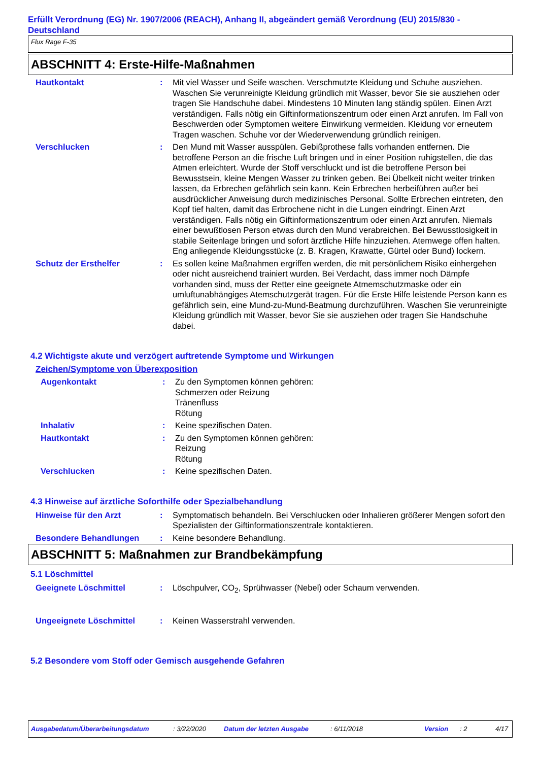Erfüllt Verordnung (EG) Nr. 1907/2006 (REACH), Anhang II, abgeändert gemäß Verordnung (EU) 2015/830 - Deutschland
Flux Rage F-35
ABSCHNITT 4: Erste-Hilfe-Maßnahmen
Hautkontakt : Mit viel Wasser und Seife waschen. Verschmutzte Kleidung und Schuhe ausziehen. Waschen Sie verunreinigte Kleidung gründlich mit Wasser, bevor Sie sie ausziehen oder tragen Sie Handschuhe dabei. Mindestens 10 Minuten lang ständig spülen. Einen Arzt verständigen. Falls nötig ein Giftinformationszentrum oder einen Arzt anrufen. Im Fall von Beschwerden oder Symptomen weitere Einwirkung vermeiden. Kleidung vor erneutem Tragen waschen. Schuhe vor der Wiederverwendung gründlich reinigen.
Verschlucken : Den Mund mit Wasser ausspülen. Gebißprothese falls vorhanden entfernen. Die betroffene Person an die frische Luft bringen und in einer Position ruhigstellen, die das Atmen erleichtert. Wurde der Stoff verschluckt und ist die betroffene Person bei Bewusstsein, kleine Mengen Wasser zu trinken geben. Bei Übelkeit nicht weiter trinken lassen, da Erbrechen gefährlich sein kann. Kein Erbrechen herbeiführen außer bei ausdrücklicher Anweisung durch medizinisches Personal. Sollte Erbrechen eintreten, den Kopf tief halten, damit das Erbrochene nicht in die Lungen eindringt. Einen Arzt verständigen. Falls nötig ein Giftinformationszentrum oder einen Arzt anrufen. Niemals einer bewußtlosen Person etwas durch den Mund verabreichen. Bei Bewusstlosigkeit in stabile Seitenlage bringen und sofort ärztliche Hilfe hinzuziehen. Atemwege offen halten. Eng anliegende Kleidungsstücke (z. B. Kragen, Krawatte, Gürtel oder Bund) lockern.
Schutz der Ersthelfer : Es sollen keine Maßnahmen ergriffen werden, die mit persönlichem Risiko einhergehen oder nicht ausreichend trainiert wurden. Bei Verdacht, dass immer noch Dämpfe vorhanden sind, muss der Retter eine geeignete Atmemschutzmaske oder ein umluftunabhängiges Atemschutzgerät tragen. Für die Erste Hilfe leistende Person kann es gefährlich sein, eine Mund-zu-Mund-Beatmung durchzuführen. Waschen Sie verunreinigte Kleidung gründlich mit Wasser, bevor Sie sie ausziehen oder tragen Sie Handschuhe dabei.
4.2 Wichtigste akute und verzögert auftretende Symptome und Wirkungen
Zeichen/Symptome von Überexposition
Augenkontakt : Zu den Symptomen können gehören:
Schmerzen oder Reizung
Tränenfluss
Rötung
Inhalativ : Keine spezifischen Daten.
Hautkontakt : Zu den Symptomen können gehören:
Reizung
Rötung
Verschlucken : Keine spezifischen Daten.
4.3 Hinweise auf ärztliche Soforthilfe oder Spezialbehandlung
Hinweise für den Arzt : Symptomatisch behandeln. Bei Verschlucken oder Inhalieren größerer Mengen sofort den Spezialisten der Giftinformationszentrale kontaktieren.
Besondere Behandlungen : Keine besondere Behandlung.
ABSCHNITT 5: Maßnahmen zur Brandbekämpfung
5.1 Löschmittel
Geeignete Löschmittel : Löschpulver, CO<sub>2</sub>, Sprühwasser (Nebel) oder Schaum verwenden.
Ungeeignete Löschmittel : Keinen Wasserstrahl verwenden.
5.2 Besondere vom Stoff oder Gemisch ausgehende Gefahren
Ausgabedatum/Überarbeitungsdatum : 3/22/2020 Datum der letzten Ausgabe : 6/11/2018 Version : 2 4/17